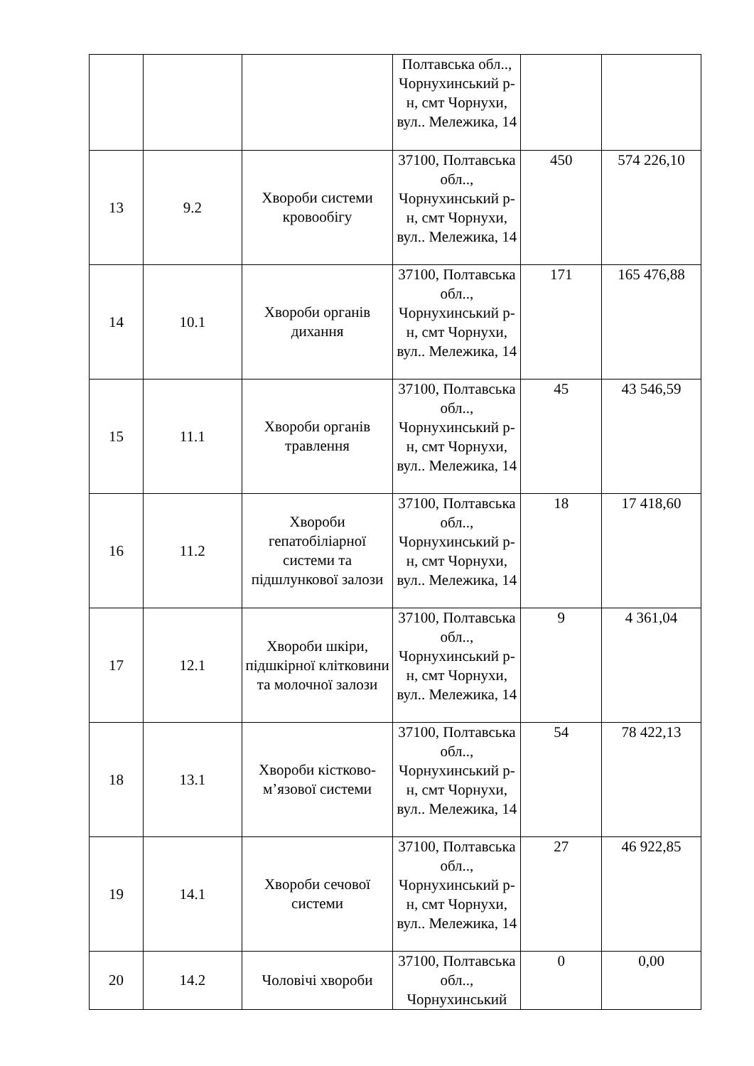| | | | Полтавська обл.., Чорнухинський р-н, смт Чорнухи, вул.. Мележика, 14 | | |
| 13 | 9.2 | Хвороби системи кровообігу | 37100, Полтавська обл.., Чорнухинський р-н, смт Чорнухи, вул.. Мележика, 14 | 450 | 574 226,10 |
| 14 | 10.1 | Хвороби органів дихання | 37100, Полтавська обл.., Чорнухинський р-н, смт Чорнухи, вул.. Мележика, 14 | 171 | 165 476,88 |
| 15 | 11.1 | Хвороби органів травлення | 37100, Полтавська обл.., Чорнухинський р-н, смт Чорнухи, вул.. Мележика, 14 | 45 | 43 546,59 |
| 16 | 11.2 | Хвороби гепатобіліарної системи та підшлункової залози | 37100, Полтавська обл.., Чорнухинський р-н, смт Чорнухи, вул.. Мележика, 14 | 18 | 17 418,60 |
| 17 | 12.1 | Хвороби шкіри, підшкірної клітковини та молочної залози | 37100, Полтавська обл.., Чорнухинський р-н, смт Чорнухи, вул.. Мележика, 14 | 9 | 4 361,04 |
| 18 | 13.1 | Хвороби кістково-м’язової системи | 37100, Полтавська обл.., Чорнухинський р-н, смт Чорнухи, вул.. Мележика, 14 | 54 | 78 422,13 |
| 19 | 14.1 | Хвороби сечової системи | 37100, Полтавська обл.., Чорнухинський р-н, смт Чорнухи, вул.. Мележика, 14 | 27 | 46 922,85 |
| 20 | 14.2 | Чоловічі хвороби | 37100, Полтавська обл.., Чорнухинський | 0 | 0,00 |